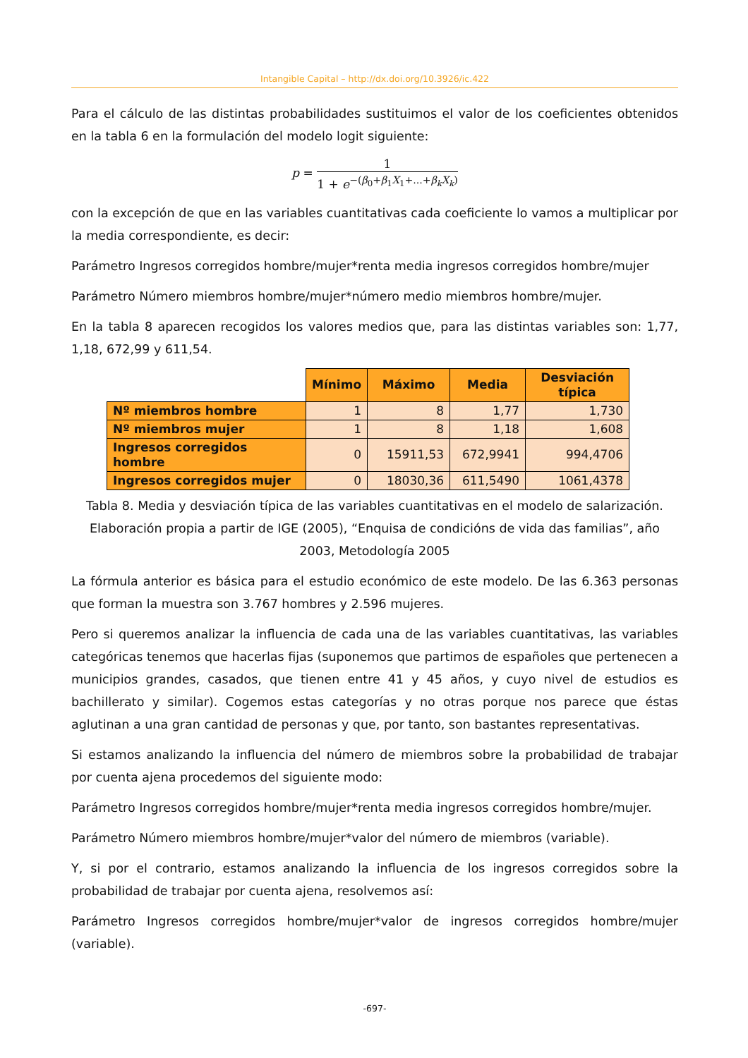Intangible Capital – http://dx.doi.org/10.3926/ic.422
Para el cálculo de las distintas probabilidades sustituimos el valor de los coeficientes obtenidos en la tabla 6 en la formulación del modelo logit siguiente:
p = 1 1 + e<sup>−(β<sub>0</sub>+β<sub>1</sub>X<sub>1</sub>+...+β<sub>k</sub>X<sub>k</sub>)</sup>
con la excepción de que en las variables cuantitativas cada coeficiente lo vamos a multiplicar por la media correspondiente, es decir:
Parámetro Ingresos corregidos hombre/mujer*renta media ingresos corregidos hombre/mujer
Parámetro Número miembros hombre/mujer*número medio miembros hombre/mujer.
En la tabla 8 aparecen recogidos los valores medios que, para las distintas variables son: 1,77, 1,18, 672,99 y 611,54.
| | Mínimo | Máximo | Media | Desviación típica |
| Nº miembros hombre | 1 | 8 | 1,77 | 1,730 |
| Nº miembros mujer | 1 | 8 | 1,18 | 1,608 |
| Ingresos corregidos hombre | 0 | 15911,53 | 672,9941 | 994,4706 |
| Ingresos corregidos mujer | 0 | 18030,36 | 611,5490 | 1061,4378 |
Tabla 8. Media y desviación típica de las variables cuantitativas en el modelo de salarización. Elaboración propia a partir de IGE (2005), “Enquisa de condicións de vida das familias”, año 2003, Metodología 2005
La fórmula anterior es básica para el estudio económico de este modelo. De las 6.363 personas que forman la muestra son 3.767 hombres y 2.596 mujeres.
Pero si queremos analizar la influencia de cada una de las variables cuantitativas, las variables categóricas tenemos que hacerlas fijas (suponemos que partimos de españoles que pertenecen a municipios grandes, casados, que tienen entre 41 y 45 años, y cuyo nivel de estudios es bachillerato y similar). Cogemos estas categorías y no otras porque nos parece que éstas aglutinan a una gran cantidad de personas y que, por tanto, son bastantes representativas.
Si estamos analizando la influencia del número de miembros sobre la probabilidad de trabajar por cuenta ajena procedemos del siguiente modo:
Parámetro Ingresos corregidos hombre/mujer*renta media ingresos corregidos hombre/mujer.
Parámetro Número miembros hombre/mujer*valor del número de miembros (variable).
Y, si por el contrario, estamos analizando la influencia de los ingresos corregidos sobre la probabilidad de trabajar por cuenta ajena, resolvemos así:
Parámetro Ingresos corregidos hombre/mujer*valor de ingresos corregidos hombre/mujer (variable).
-697-